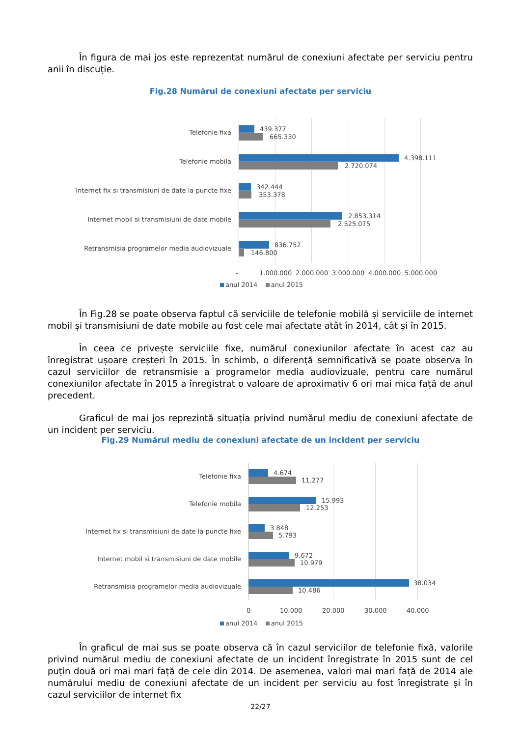În figura de mai jos este reprezentat numărul de conexiuni afectate per serviciu pentru anii în discuție.
Fig.28 Numărul de conexiuni afectate per serviciu
Telefonie fixa 439.377
665.330
Telefonie mobila 4.398.111
2.720.074
Internet fix si transmisiuni de date la puncte fixe
342.444
353.378
Internet mobil si transmisiuni de date mobile
2.853.314
2.525.075
Retransmisia programelor media audiovizuale
836.752
146.800
- 1.000.000 2.000.000 3.000.000 4.000.000 5.000.000
anul 2014 anul 2015
În Fig.28 se poate observa faptul că serviciile de telefonie mobilă și serviciile de internet mobil și transmisiuni de date mobile au fost cele mai afectate atât în 2014, cât și în 2015.
În ceea ce privește serviciile fixe, numărul conexiunilor afectate în acest caz au înregistrat ușoare creșteri în 2015. În schimb, o diferență semnificativă se poate observa în cazul serviciilor de retransmisie a programelor media audiovizuale, pentru care numărul conexiunilor afectate în 2015 a înregistrat o valoare de aproximativ 6 ori mai mica față de anul precedent.
Graficul de mai jos reprezintă situația privind numărul mediu de conexiuni afectate de un incident per serviciu.
Fig.29 Numărul mediu de conexiuni afectate de un incident per serviciu
Telefonie fixa 4.674
11.277
Telefonie mobila 15.993
12.253
Internet fix si transmisiuni de date la puncte fixe
3.848
5.793
Internet mobil si transmisiuni de date mobile
9.672
10.979
Retransmisia programelor media audiovizuale
38.034
10.486
0 10.000 20.000 30.000 40.000
anul 2014 anul 2015
În graficul de mai sus se poate observa că în cazul serviciilor de telefonie fixă, valorile privind numărul mediu de conexiuni afectate de un incident înregistrate în 2015 sunt de cel puțin două ori mai mari față de cele din 2014. De asemenea, valori mai mari față de 2014 ale numărului mediu de conexiuni afectate de un incident per serviciu au fost înregistrate și în cazul serviciilor de internet fix
22/27